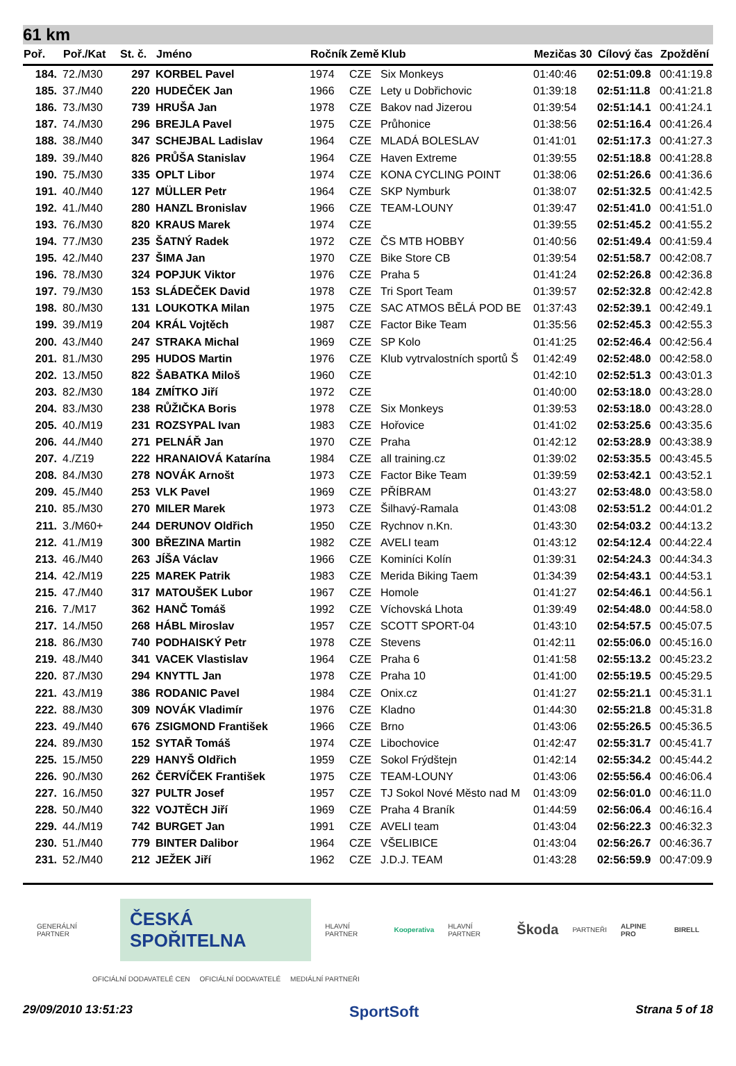61 km
| Poř. | Poř./Kat | St. č. | Jméno | Ročník | Země | Klub | Mezičas 30 | Cílový čas | Zpoždění |
| --- | --- | --- | --- | --- | --- | --- | --- | --- | --- |
| 184. | 72./M30 | 297 | KORBEL Pavel | 1974 | CZE | Six Monkeys | 01:40:46 | 02:51:09.8 | 00:41:19.8 |
| 185. | 37./M40 | 220 | HUDEČEK Jan | 1966 | CZE | Lety u Dobřichovic | 01:39:18 | 02:51:11.8 | 00:41:21.8 |
| 186. | 73./M30 | 739 | HRUŠA Jan | 1978 | CZE | Bakov nad Jizerou | 01:39:54 | 02:51:14.1 | 00:41:24.1 |
| 187. | 74./M30 | 296 | BREJLA Pavel | 1975 | CZE | Průhonice | 01:38:56 | 02:51:16.4 | 00:41:26.4 |
| 188. | 38./M40 | 347 | SCHEJBAL Ladislav | 1964 | CZE | MLADÁ BOLESLAV | 01:41:01 | 02:51:17.3 | 00:41:27.3 |
| 189. | 39./M40 | 826 | PRŮŠA Stanislav | 1964 | CZE | Haven Extreme | 01:39:55 | 02:51:18.8 | 00:41:28.8 |
| 190. | 75./M30 | 335 | OPLT Libor | 1974 | CZE | KONA CYCLING POINT | 01:38:06 | 02:51:26.6 | 00:41:36.6 |
| 191. | 40./M40 | 127 | MÜLLER Petr | 1964 | CZE | SKP Nymburk | 01:38:07 | 02:51:32.5 | 00:41:42.5 |
| 192. | 41./M40 | 280 | HANZL Bronislav | 1966 | CZE | TEAM-LOUNY | 01:39:47 | 02:51:41.0 | 00:41:51.0 |
| 193. | 76./M30 | 820 | KRAUS Marek | 1974 | CZE | | 01:39:55 | 02:51:45.2 | 00:41:55.2 |
| 194. | 77./M30 | 235 | ŠATNÝ Radek | 1972 | CZE | ČS MTB HOBBY | 01:40:56 | 02:51:49.4 | 00:41:59.4 |
| 195. | 42./M40 | 237 | ŠIMA Jan | 1970 | CZE | Bike Store CB | 01:39:54 | 02:51:58.7 | 00:42:08.7 |
| 196. | 78./M30 | 324 | POPJUK Viktor | 1976 | CZE | Praha 5 | 01:41:24 | 02:52:26.8 | 00:42:36.8 |
| 197. | 79./M30 | 153 | SLÁDEČEK David | 1978 | CZE | Tri Sport Team | 01:39:57 | 02:52:32.8 | 00:42:42.8 |
| 198. | 80./M30 | 131 | LOUKOTKA Milan | 1975 | CZE | SAC ATMOS BĚLÁ POD BE | 01:37:43 | 02:52:39.1 | 00:42:49.1 |
| 199. | 39./M19 | 204 | KRÁL Vojtěch | 1987 | CZE | Factor Bike Team | 01:35:56 | 02:52:45.3 | 00:42:55.3 |
| 200. | 43./M40 | 247 | STRAKA Michal | 1969 | CZE | SP Kolo | 01:41:25 | 02:52:46.4 | 00:42:56.4 |
| 201. | 81./M30 | 295 | HUDOS Martin | 1976 | CZE | Klub vytrvalostních sportů Š | 01:42:49 | 02:52:48.0 | 00:42:58.0 |
| 202. | 13./M50 | 822 | ŠABATKA Miloš | 1960 | CZE | | 01:42:10 | 02:52:51.3 | 00:43:01.3 |
| 203. | 82./M30 | 184 | ZMÍTKO Jiří | 1972 | CZE | | 01:40:00 | 02:53:18.0 | 00:43:28.0 |
| 204. | 83./M30 | 238 | RŮŽIČKA Boris | 1978 | CZE | Six Monkeys | 01:39:53 | 02:53:18.0 | 00:43:28.0 |
| 205. | 40./M19 | 231 | ROZSYPAL Ivan | 1983 | CZE | Hořovice | 01:41:02 | 02:53:25.6 | 00:43:35.6 |
| 206. | 44./M40 | 271 | PELNÁŘ Jan | 1970 | CZE | Praha | 01:42:12 | 02:53:28.9 | 00:43:38.9 |
| 207. | 4./Z19 | 222 | HRANAIOVÁ Katarína | 1984 | CZE | all training.cz | 01:39:02 | 02:53:35.5 | 00:43:45.5 |
| 208. | 84./M30 | 278 | NOVÁK Arnošt | 1973 | CZE | Factor Bike Team | 01:39:59 | 02:53:42.1 | 00:43:52.1 |
| 209. | 45./M40 | 253 | VLK Pavel | 1969 | CZE | PŘÍBRAM | 01:43:27 | 02:53:48.0 | 00:43:58.0 |
| 210. | 85./M30 | 270 | MILER Marek | 1973 | CZE | Šilhavý-Ramala | 01:43:08 | 02:53:51.2 | 00:44:01.2 |
| 211. | 3./M60+ | 244 | DERUNOV Oldřich | 1950 | CZE | Rychnov n.Kn. | 01:43:30 | 02:54:03.2 | 00:44:13.2 |
| 212. | 41./M19 | 300 | BŘEZINA Martin | 1982 | CZE | AVELI team | 01:43:12 | 02:54:12.4 | 00:44:22.4 |
| 213. | 46./M40 | 263 | JÍŠA Václav | 1966 | CZE | Kominíci Kolín | 01:39:31 | 02:54:24.3 | 00:44:34.3 |
| 214. | 42./M19 | 225 | MAREK Patrik | 1983 | CZE | Merida Biking Taem | 01:34:39 | 02:54:43.1 | 00:44:53.1 |
| 215. | 47./M40 | 317 | MATOUŠEK Lubor | 1967 | CZE | Homole | 01:41:27 | 02:54:46.1 | 00:44:56.1 |
| 216. | 7./M17 | 362 | HANČ Tomáš | 1992 | CZE | Víchovská Lhota | 01:39:49 | 02:54:48.0 | 00:44:58.0 |
| 217. | 14./M50 | 268 | HÁBL Miroslav | 1957 | CZE | SCOTT SPORT-04 | 01:43:10 | 02:54:57.5 | 00:45:07.5 |
| 218. | 86./M30 | 740 | PODHAISKÝ Petr | 1978 | CZE | Stevens | 01:42:11 | 02:55:06.0 | 00:45:16.0 |
| 219. | 48./M40 | 341 | VACEK Vlastislav | 1964 | CZE | Praha 6 | 01:41:58 | 02:55:13.2 | 00:45:23.2 |
| 220. | 87./M30 | 294 | KNYTTL Jan | 1978 | CZE | Praha 10 | 01:41:00 | 02:55:19.5 | 00:45:29.5 |
| 221. | 43./M19 | 386 | RODANIC Pavel | 1984 | CZE | Onix.cz | 01:41:27 | 02:55:21.1 | 00:45:31.1 |
| 222. | 88./M30 | 309 | NOVÁK Vladimír | 1976 | CZE | Kladno | 01:44:30 | 02:55:21.8 | 00:45:31.8 |
| 223. | 49./M40 | 676 | ZSIGMOND František | 1966 | CZE | Brno | 01:43:06 | 02:55:26.5 | 00:45:36.5 |
| 224. | 89./M30 | 152 | SYTAŘ Tomáš | 1974 | CZE | Libochovice | 01:42:47 | 02:55:31.7 | 00:45:41.7 |
| 225. | 15./M50 | 229 | HANYŠ Oldřich | 1959 | CZE | Sokol Frýdštejn | 01:42:14 | 02:55:34.2 | 00:45:44.2 |
| 226. | 90./M30 | 262 | ČERVÍČEK František | 1975 | CZE | TEAM-LOUNY | 01:43:06 | 02:55:56.4 | 00:46:06.4 |
| 227. | 16./M50 | 327 | PULTR Josef | 1957 | CZE | TJ Sokol Nové Město nad M | 01:43:09 | 02:56:01.0 | 00:46:11.0 |
| 228. | 50./M40 | 322 | VOJTĚCH Jiří | 1969 | CZE | Praha 4 Braník | 01:44:59 | 02:56:06.4 | 00:46:16.4 |
| 229. | 44./M19 | 742 | BURGET Jan | 1991 | CZE | AVELI team | 01:43:04 | 02:56:22.3 | 00:46:32.3 |
| 230. | 51./M40 | 779 | BINTER Dalibor | 1964 | CZE | VŠELIBICE | 01:43:04 | 02:56:26.7 | 00:46:36.7 |
| 231. | 52./M40 | 212 | JEŽEK Jiří | 1962 | CZE | J.D.J. TEAM | 01:43:28 | 02:56:59.9 | 00:47:09.9 |
GENERÁLNÍ PARTNER ČESKÁ SPOŘITELNA HLAVNÍ PARTNER Kooperativa HLAVNÍ PARTNER Škoda PARTNEŘI ALPINE PRO BIRELL
OFICIÁLNÍ DODAVATELÉ CEN OFICIÁLNÍ DODAVATELÉ MEDIÁLNÍ PARTNEŘI
29/09/2010 13:51:23 SportSoft Strana 5 of 18